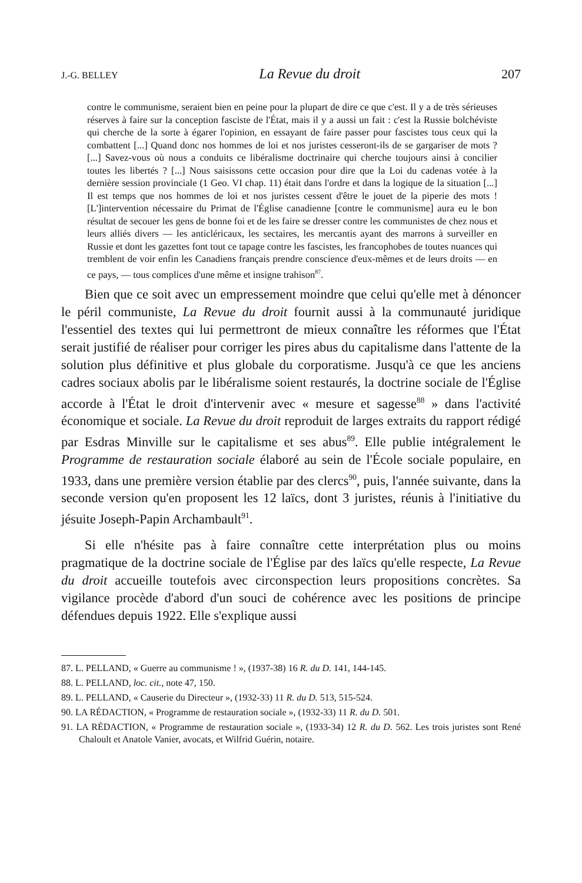J.-G. BELLEY La Revue du droit 207
contre le communisme, seraient bien en peine pour la plupart de dire ce que c'est. Il y a de très sérieuses réserves à faire sur la conception fasciste de l'État, mais il y a aussi un fait : c'est la Russie bolchéviste qui cherche de la sorte à égarer l'opinion, en essayant de faire passer pour fascistes tous ceux qui la combattent [...] Quand donc nos hommes de loi et nos juristes cesseront-ils de se gargariser de mots ? [...] Savez-vous où nous a conduits ce libéralisme doctrinaire qui cherche toujours ainsi à concilier toutes les libertés ? [...] Nous saisissons cette occasion pour dire que la Loi du cadenas votée à la dernière session provinciale (1 Geo. VI chap. 11) était dans l'ordre et dans la logique de la situation [...] Il est temps que nos hommes de loi et nos juristes cessent d'être le jouet de la piperie des mots ! [L']intervention nécessaire du Primat de l'Église canadienne [contre le communisme] aura eu le bon résultat de secouer les gens de bonne foi et de les faire se dresser contre les communistes de chez nous et leurs alliés divers — les anticléricaux, les sectaires, les mercantis ayant des marrons à surveiller en Russie et dont les gazettes font tout ce tapage contre les fascistes, les francophobes de toutes nuances qui tremblent de voir enfin les Canadiens français prendre conscience d'eux-mêmes et de leurs droits — en ce pays, — tous complices d'une même et insigne trahison<sup>87</sup>.
Bien que ce soit avec un empressement moindre que celui qu'elle met à dénoncer le péril communiste, La Revue du droit fournit aussi à la communauté juridique l'essentiel des textes qui lui permettront de mieux connaître les réformes que l'État serait justifié de réaliser pour corriger les pires abus du capitalisme dans l'attente de la solution plus définitive et plus globale du corporatisme. Jusqu'à ce que les anciens cadres sociaux abolis par le libéralisme soient restaurés, la doctrine sociale de l'Église accorde à l'État le droit d'intervenir avec « mesure et sagesse<sup>88</sup> » dans l'activité économique et sociale. La Revue du droit reproduit de larges extraits du rapport rédigé par Esdras Minville sur le capitalisme et ses abus<sup>89</sup>. Elle publie intégralement le Programme de restauration sociale élaboré au sein de l'École sociale populaire, en 1933, dans une première version établie par des clercs<sup>90</sup>, puis, l'année suivante, dans la seconde version qu'en proposent les 12 laïcs, dont 3 juristes, réunis à l'initiative du jésuite Joseph-Papin Archambault<sup>91</sup>.
Si elle n'hésite pas à faire connaître cette interprétation plus ou moins pragmatique de la doctrine sociale de l'Église par des laïcs qu'elle respecte, La Revue du droit accueille toutefois avec circonspection leurs propositions concrètes. Sa vigilance procède d'abord d'un souci de cohérence avec les positions de principe défendues depuis 1922. Elle s'explique aussi
87. L. PELLAND, « Guerre au communisme ! », (1937-38) 16 R. du D. 141, 144-145.
88. L. PELLAND, loc. cit., note 47, 150.
89. L. PELLAND, « Causerie du Directeur », (1932-33) 11 R. du D. 513, 515-524.
90. LA RÉDACTION, « Programme de restauration sociale », (1932-33) 11 R. du D. 501.
91. LA RÉDACTION, « Programme de restauration sociale », (1933-34) 12 R. du D. 562. Les trois juristes sont René Chaloult et Anatole Vanier, avocats, et Wilfrid Guérin, notaire.